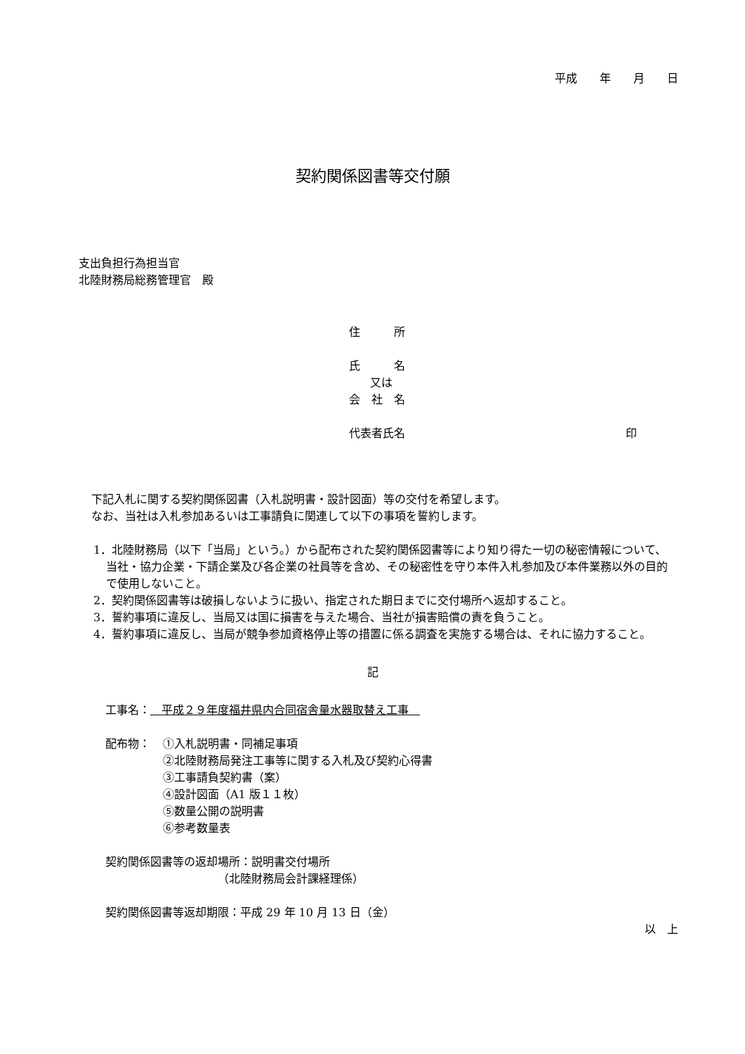平成　　年　　月　　日
契約関係図書等交付願
支出負担行為担当官
北陸財務局総務管理官　殿
住　　　所
氏　　　名
又は
会　社　名
代表者氏名 印
下記入札に関する契約関係図書（入札説明書・設計図面）等の交付を希望します。
なお、当社は入札参加あるいは工事請負に関連して以下の事項を誓約します。
1．北陸財務局（以下「当局」という。）から配布された契約関係図書等により知り得た一切の秘密情報について、当社・協力企業・下請企業及び各企業の社員等を含め、その秘密性を守り本件入札参加及び本件業務以外の目的で使用しないこと。
2．契約関係図書等は破損しないように扱い、指定された期日までに交付場所へ返却すること。
3．誓約事項に違反し、当局又は国に損害を与えた場合、当社が損害賠償の責を負うこと。
4．誓約事項に違反し、当局が競争参加資格停止等の措置に係る調査を実施する場合は、それに協力すること。
記
工事名：　平成２９年度福井県内合同宿舎量水器取替え工事　
配布物： ①入札説明書・同補足事項
②北陸財務局発注工事等に関する入札及び契約心得書
③工事請負契約書（案）
④設計図面（A1 版１１枚）
⑤数量公開の説明書
⑥参考数量表
契約関係図書等の返却場所：説明書交付場所
（北陸財務局会計課経理係）
契約関係図書等返却期限：平成 29 年 10 月 13 日（金）
以　上